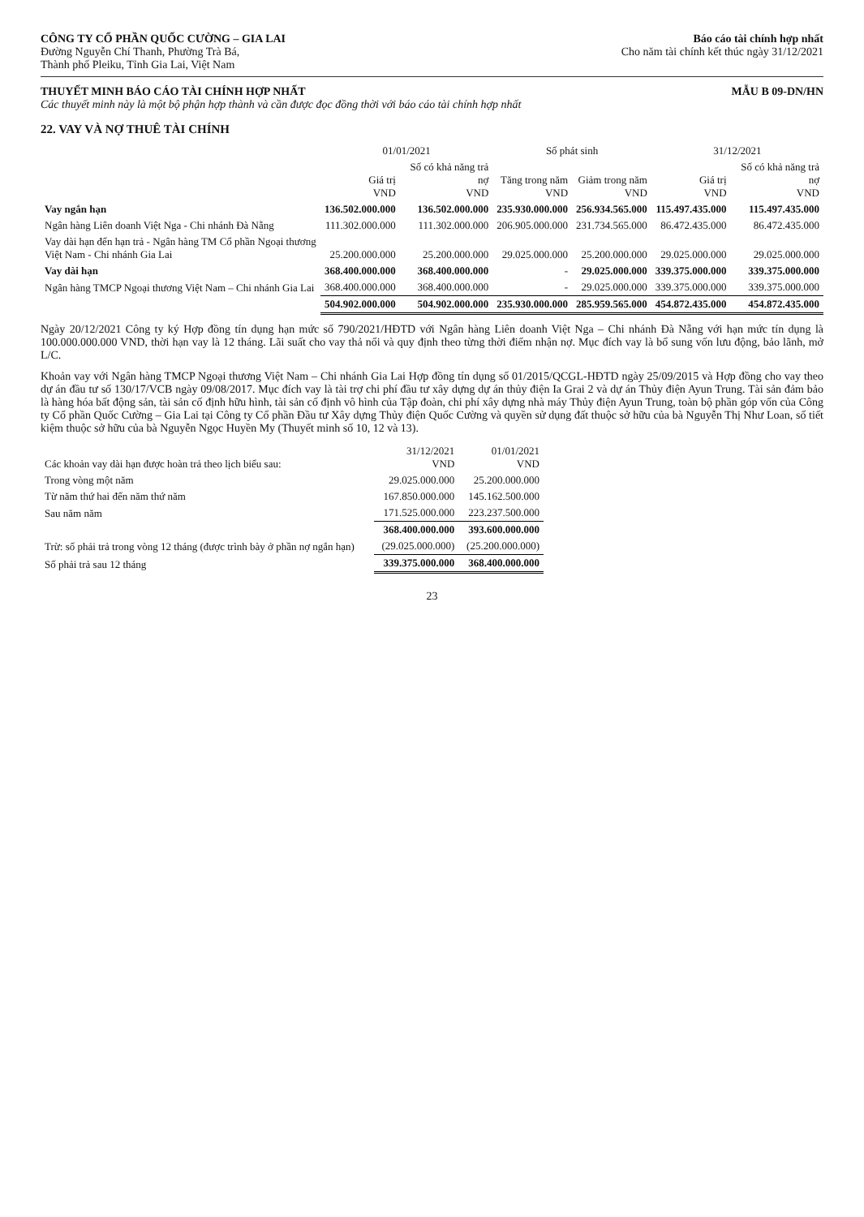CÔNG TY CỔ PHẦN QUỐC CƯỜNG – GIA LAI
Đường Nguyễn Chí Thanh, Phường Trà Bá,
Thành phố Pleiku, Tỉnh Gia Lai, Việt Nam
Báo cáo tài chính hợp nhất
Cho năm tài chính kết thúc ngày 31/12/2021
THUYẾT MINH BÁO CÁO TÀI CHÍNH HỢP NHẤT
Các thuyết minh này là một bộ phận hợp thành và cần được đọc đồng thời với báo cáo tài chính hợp nhất
MẪU B 09-DN/HN
22. VAY VÀ NỢ THUÊ TÀI CHÍNH
| | 01/01/2021 | | Số phát sinh | | 31/12/2021 | |
| --- | --- | --- | --- | --- | --- | --- |
| | Giá trị VND | Số có khả năng trả nợ VND | Tăng trong năm VND | Giảm trong năm VND | Giá trị VND | Số có khả năng trả nợ VND |
| Vay ngắn hạn | 136.502.000.000 | 136.502.000.000 | 235.930.000.000 | 256.934.565.000 | 115.497.435.000 | 115.497.435.000 |
| Ngân hàng Liên doanh Việt Nga - Chi nhánh Đà Nẵng | 111.302.000.000 | 111.302.000.000 | 206.905.000.000 | 231.734.565.000 | 86.472.435.000 | 86.472.435.000 |
| Vay dài hạn đến hạn trả - Ngân hàng TM Cổ phần Ngoại thương Việt Nam - Chi nhánh Gia Lai | 25.200.000.000 | 25.200.000.000 | 29.025.000.000 | 25.200.000.000 | 29.025.000.000 | 29.025.000.000 |
| Vay dài hạn | 368.400.000.000 | 368.400.000.000 | - | 29.025.000.000 | 339.375.000.000 | 339.375.000.000 |
| Ngân hàng TMCP Ngoại thương Việt Nam – Chi nhánh Gia Lai | 368.400.000.000 | 368.400.000.000 | - | 29.025.000.000 | 339.375.000.000 | 339.375.000.000 |
| | 504.902.000.000 | 504.902.000.000 | 235.930.000.000 | 285.959.565.000 | 454.872.435.000 | 454.872.435.000 |
Ngày 20/12/2021 Công ty ký Hợp đồng tín dụng hạn mức số 790/2021/HĐTD với Ngân hàng Liên doanh Việt Nga – Chi nhánh Đà Nẵng với hạn mức tín dụng là 100.000.000.000 VND, thời hạn vay là 12 tháng. Lãi suất cho vay thả nổi và quy định theo từng thời điểm nhận nợ. Mục đích vay là bổ sung vốn lưu động, bảo lãnh, mở L/C.
Khoản vay với Ngân hàng TMCP Ngoại thương Việt Nam – Chi nhánh Gia Lai Hợp đồng tín dụng số 01/2015/QCGL-HĐTD ngày 25/09/2015 và Hợp đồng cho vay theo dự án đầu tư số 130/17/VCB ngày 09/08/2017. Mục đích vay là tài trợ chi phí đầu tư xây dựng dự án thủy điện Ia Grai 2 và dự án Thủy điện Ayun Trung. Tài sản đảm bảo là hàng hóa bất động sản, tài sản cố định hữu hình, tài sản cố định vô hình của Tập đoàn, chi phí xây dựng nhà máy Thủy điện Ayun Trung, toàn bộ phần góp vốn của Công ty Cổ phần Quốc Cường – Gia Lai tại Công ty Cổ phần Đầu tư Xây dựng Thủy điện Quốc Cường và quyền sử dụng đất thuộc sở hữu của bà Nguyễn Thị Như Loan, sổ tiết kiệm thuộc sở hữu của bà Nguyễn Ngọc Huyền My (Thuyết minh số 10, 12 và 13).
| Các khoản vay dài hạn được hoàn trả theo lịch biểu sau: | 31/12/2021 VND | 01/01/2021 VND |
| Trong vòng một năm | 29.025.000.000 | 25.200.000.000 |
| Từ năm thứ hai đến năm thứ năm | 167.850.000.000 | 145.162.500.000 |
| Sau năm năm | 171.525.000.000 | 223.237.500.000 |
| | 368.400.000.000 | 393.600.000.000 |
| Trừ: số phải trả trong vòng 12 tháng (được trình bày ở phần nợ ngắn hạn) | (29.025.000.000) | (25.200.000.000) |
| Số phải trả sau 12 tháng | 339.375.000.000 | 368.400.000.000 |
23